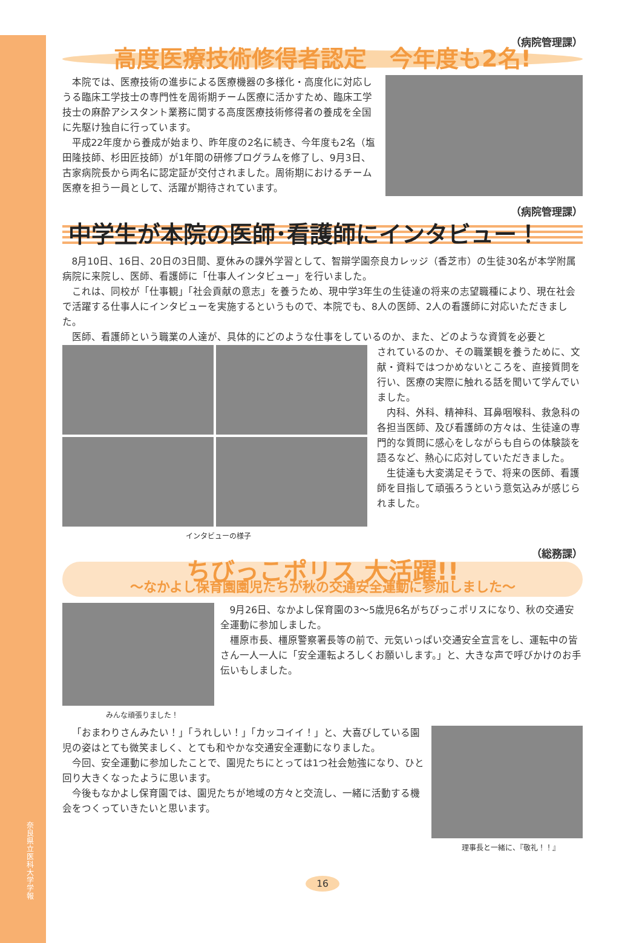奈良県立医科大学 学報
（病院管理課）
高度医療技術修得者認定　今年度も2名!
本院では、医療技術の進歩による医療機器の多様化・高度化に対応しうる臨床工学技士の専門性を周術期チーム医療に活かすため、臨床工学技士の麻酔アシスタント業務に関する高度医療技術修得者の養成を全国に先駆け独自に行っています。
平成22年度から養成が始まり、昨年度の2名に続き、今年度も2名（塩田隆技師、杉田匠技師）が1年間の研修プログラムを修了し、9月3日、古家病院長から両名に認定証が交付されました。周術期におけるチーム医療を担う一員として、活躍が期待されています。
（病院管理課）
中学生が本院の医師･看護師にインタビュー！
8月10日、16日、20日の3日間、夏休みの課外学習として、智辯学園奈良カレッジ（香芝市）の生徒30名が本学附属病院に来院し、医師、看護師に「仕事人インタビュー」を行いました。
これは、同校が「仕事観」「社会貢献の意志」を養うため、現中学3年生の生徒達の将来の志望職種により、現在社会で活躍する仕事人にインタビューを実施するというもので、本院でも、8人の医師、2人の看護師に対応いただきました。
医師、看護師という職業の人達が、具体的にどのような仕事をしているのか、また、どのような資質を必要と
インタビューの様子
されているのか、その職業観を養うために、文献・資料ではつかめないところを、直接質問を行い、医療の実際に触れる話を聞いて学んでいました。
内科、外科、精神科、耳鼻咽喉科、救急科の各担当医師、及び看護師の方々は、生徒達の専門的な質問に感心をしながらも自らの体験談を語るなど、熱心に応対していただきました。
生徒達も大変満足そうで、将来の医師、看護師を目指して頑張ろうという意気込みが感じられました。
（総務課）
ちびっこポリス 大活躍!!
～なかよし保育園園児たちが秋の交通安全運動に参加しました～
みんな頑張りました！
9月26日、なかよし保育園の3～5歳児6名がちびっこポリスになり、秋の交通安全運動に参加しました。
橿原市長、橿原警察署長等の前で、元気いっぱい交通安全宣言をし、運転中の皆さん一人一人に「安全運転よろしくお願いします。」と、大きな声で呼びかけのお手伝いもしました。
「おまわりさんみたい！」「うれしい！」「カッコイイ！」と、大喜びしている園児の姿はとても微笑ましく、とても和やかな交通安全運動になりました。
今回、安全運動に参加したことで、園児たちにとっては1つ社会勉強になり、ひと回り大きくなったように思います。
今後もなかよし保育園では、園児たちが地域の方々と交流し、一緒に活動する機会をつくっていきたいと思います。
理事長と一緒に、『敬礼！！』
16